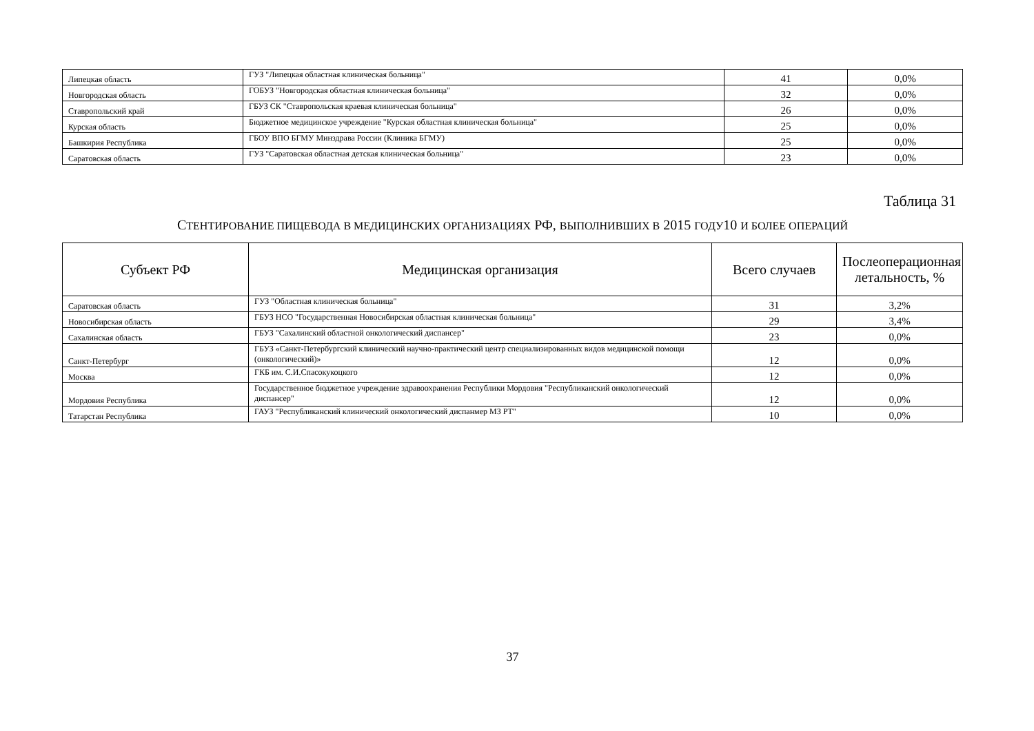| Липецкая область | ГУЗ "Липецкая областная клиническая больница" | 41 | 0,0% |
| Новгородская область | ГОБУЗ "Новгородская областная клиническая больница" | 32 | 0,0% |
| Ставропольский край | ГБУЗ СК "Ставропольская краевая клиническая больница" | 26 | 0,0% |
| Курская область | Бюджетное медицинское учреждение "Курская областная клиническая больница" | 25 | 0,0% |
| Башкирия Республика | ГБОУ ВПО БГМУ Минздрава России (Клиника БГМУ) | 25 | 0,0% |
| Саратовская область | ГУЗ "Саратовская областная детская клиническая больница" | 23 | 0,0% |
Таблица 31
СТЕНТИРОВАНИЕ ПИЩЕВОДА В МЕДИЦИНСКИХ ОРГАНИЗАЦИЯХ РФ, ВЫПОЛНИВШИХ В 2015 ГОДУ10 И БОЛЕЕ ОПЕРАЦИЙ
| Субъект РФ | Медицинская организация | Всего случаев | Послеоперационная летальность, % |
| --- | --- | --- | --- |
| Саратовская область | ГУЗ "Областная клиническая больница" | 31 | 3,2% |
| Новосибирская область | ГБУЗ НСО "Государственная Новосибирская областная клиническая больница" | 29 | 3,4% |
| Сахалинская область | ГБУЗ "Сахалинский областной онкологический диспансер" | 23 | 0,0% |
| Санкт-Петербург | ГБУЗ «Санкт-Петербургский клинический научно-практический центр специализированных видов медицинской помощи (онкологический)» | 12 | 0,0% |
| Москва | ГКБ им. С.И.Спасокукоцкого | 12 | 0,0% |
| Мордовия Республика | Государственное бюджетное учреждение здравоохранения Республики Мордовия "Республиканский онкологический диспансер" | 12 | 0,0% |
| Татарстан Республика | ГАУЗ "Республиканский клинический онкологический диспанмер МЗ РТ" | 10 | 0,0% |
37